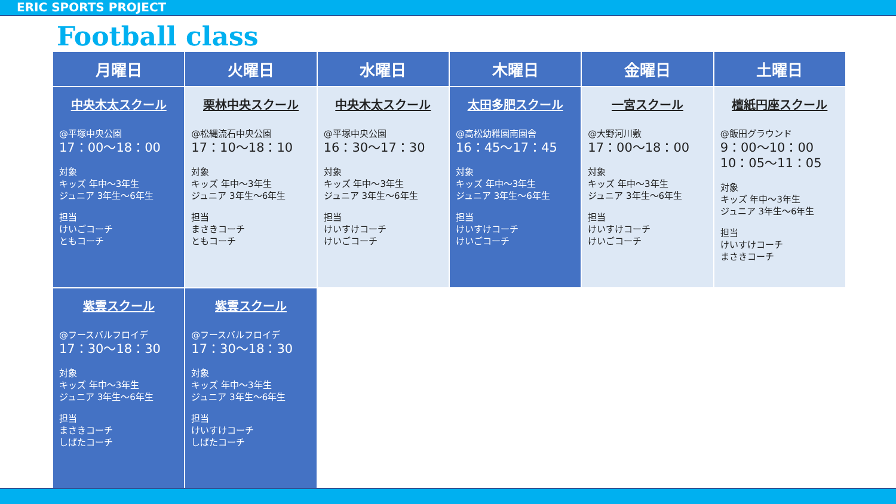ERIC SPORTS PROJECT
Football class
| 月曜日 | 火曜日 | 水曜日 | 木曜日 | 金曜日 | 土曜日 |
| --- | --- | --- | --- | --- | --- |
| 中央木太スクール @平塚中央公園 17：00〜18：00 対象 キッズ 年中〜3年生 ジュニア 3年生〜6年生 担当 けいごコーチ ともコーチ | 栗林中央スクール @松縄流石中央公園 17：10〜18：10 対象 キッズ 年中〜3年生 ジュニア 3年生〜6年生 担当 まさきコーチ ともコーチ | 中央木太スクール @平塚中央公園 16：30〜17：30 対象 キッズ 年中〜3年生 ジュニア 3年生〜6年生 担当 けいすけコーチ けいごコーチ | 太田多肥スクール @高松幼稚園南園舎 16：45〜17：45 対象 キッズ 年中〜3年生 ジュニア 3年生〜6年生 担当 けいすけコーチ けいごコーチ | 一宮スクール @大野河川敷 17：00〜18：00 対象 キッズ 年中〜3年生 ジュニア 3年生〜6年生 担当 けいすけコーチ けいごコーチ | 檀紙円座スクール @飯田グラウンド 9：00〜10：00 10：05〜11：05 対象 キッズ 年中〜3年生 ジュニア 3年生〜6年生 担当 けいすけコーチ まさきコーチ |
| 紫雲スクール @フースバルフロイデ 17：30〜18：30 対象 キッズ 年中〜3年生 ジュニア 3年生〜6年生 担当 まさきコーチ しばたコーチ | 紫雲スクール @フースバルフロイデ 17：30〜18：30 対象 キッズ 年中〜3年生 ジュニア 3年生〜6年生 担当 けいすけコーチ しばたコーチ | | | | |